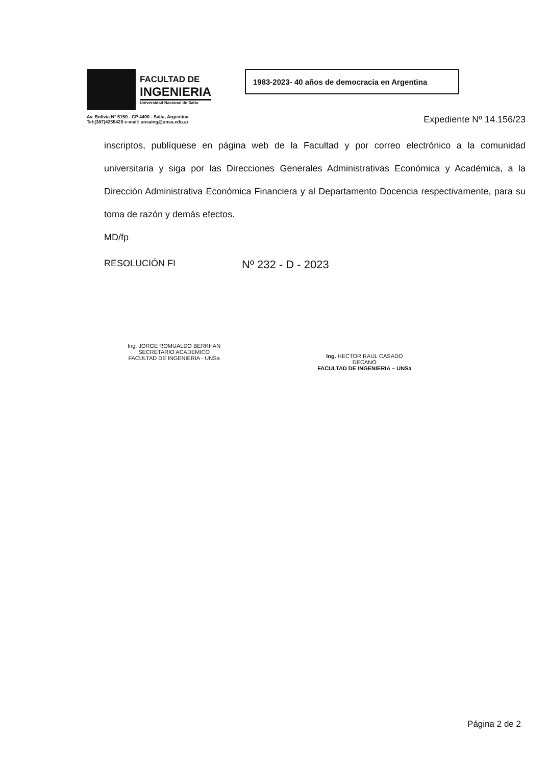FACULTAD DE
INGENIERIA
Universidad Nacional de Salta
Av. Bolivia N° 5150 - CP 4400 - Salta, Argentina
Tel:(387)4255420 e-mail: unsaing@unsa.edu.ar
1983-2023- 40 años de democracia en Argentina
Expediente Nº 14.156/23
inscriptos, publíquese en página web de la Facultad y por correo electrónico a la comunidad universitaria y siga por las Direcciones Generales Administrativas Económica y Académica, a la Dirección Administrativa Económica Financiera y al Departamento Docencia respectivamente, para su toma de razón y demás efectos.
MD/fp
RESOLUCIÓN FI Nº 232 - D - 2023
Ing. JORGE ROMUALDO BERKHAN
SECRETARIO ACADEMICO
FACULTAD DE INGENIERIA - UNSa
Ing. HECTOR RAUL CASADO
DECANO
FACULTAD DE INGENIERIA – UNSa
Página 2 de 2